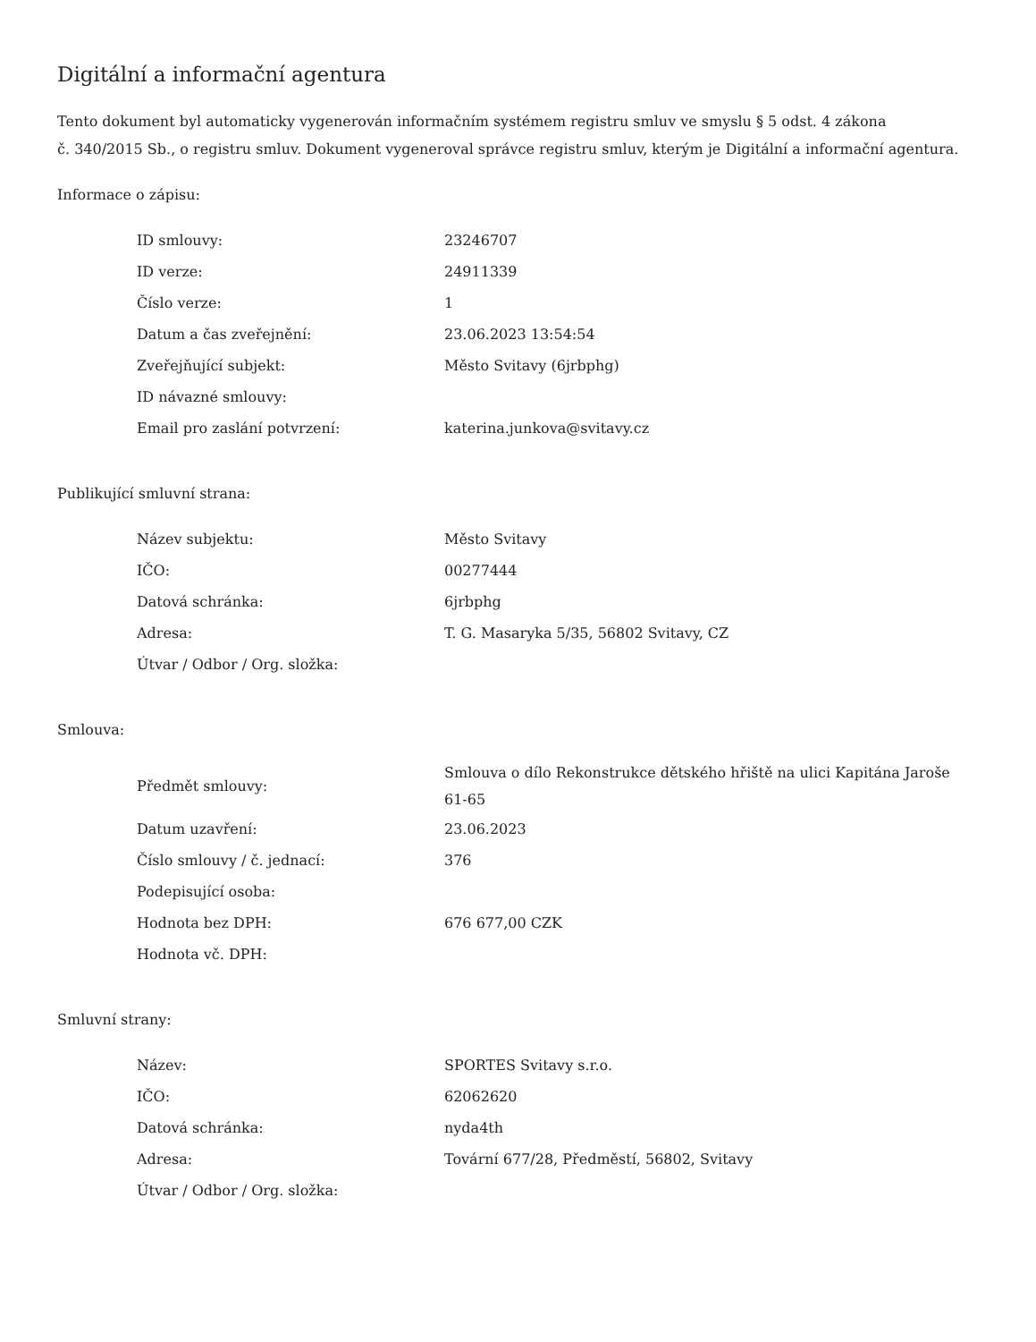Digitální a informační agentura
Tento dokument byl automaticky vygenerován informačním systémem registru smluv ve smyslu § 5 odst. 4 zákona
č. 340/2015 Sb., o registru smluv. Dokument vygeneroval správce registru smluv, kterým je Digitální a informační agentura.
Informace o zápisu:
| ID smlouvy: | 23246707 |
| ID verze: | 24911339 |
| Číslo verze: | 1 |
| Datum a čas zveřejnění: | 23.06.2023 13:54:54 |
| Zveřejňující subjekt: | Město Svitavy (6jrbphg) |
| ID návazné smlouvy: | |
| Email pro zaslání potvrzení: | katerina.junkova@svitavy.cz |
Publikující smluvní strana:
| Název subjektu: | Město Svitavy |
| IČO: | 00277444 |
| Datová schránka: | 6jrbphg |
| Adresa: | T. G. Masaryka 5/35, 56802 Svitavy, CZ |
| Útvar / Odbor / Org. složka: | |
Smlouva:
| Předmět smlouvy: | Smlouva o dílo Rekonstrukce dětského hřiště na ulici Kapitána Jaroše 61-65 |
| Datum uzavření: | 23.06.2023 |
| Číslo smlouvy / č. jednací: | 376 |
| Podepisující osoba: | |
| Hodnota bez DPH: | 676 677,00 CZK |
| Hodnota vč. DPH: | |
Smluvní strany:
| Název: | SPORTES Svitavy s.r.o. |
| IČO: | 62062620 |
| Datová schránka: | nyda4th |
| Adresa: | Tovární 677/28, Předměstí, 56802, Svitavy |
| Útvar / Odbor / Org. složka: | |